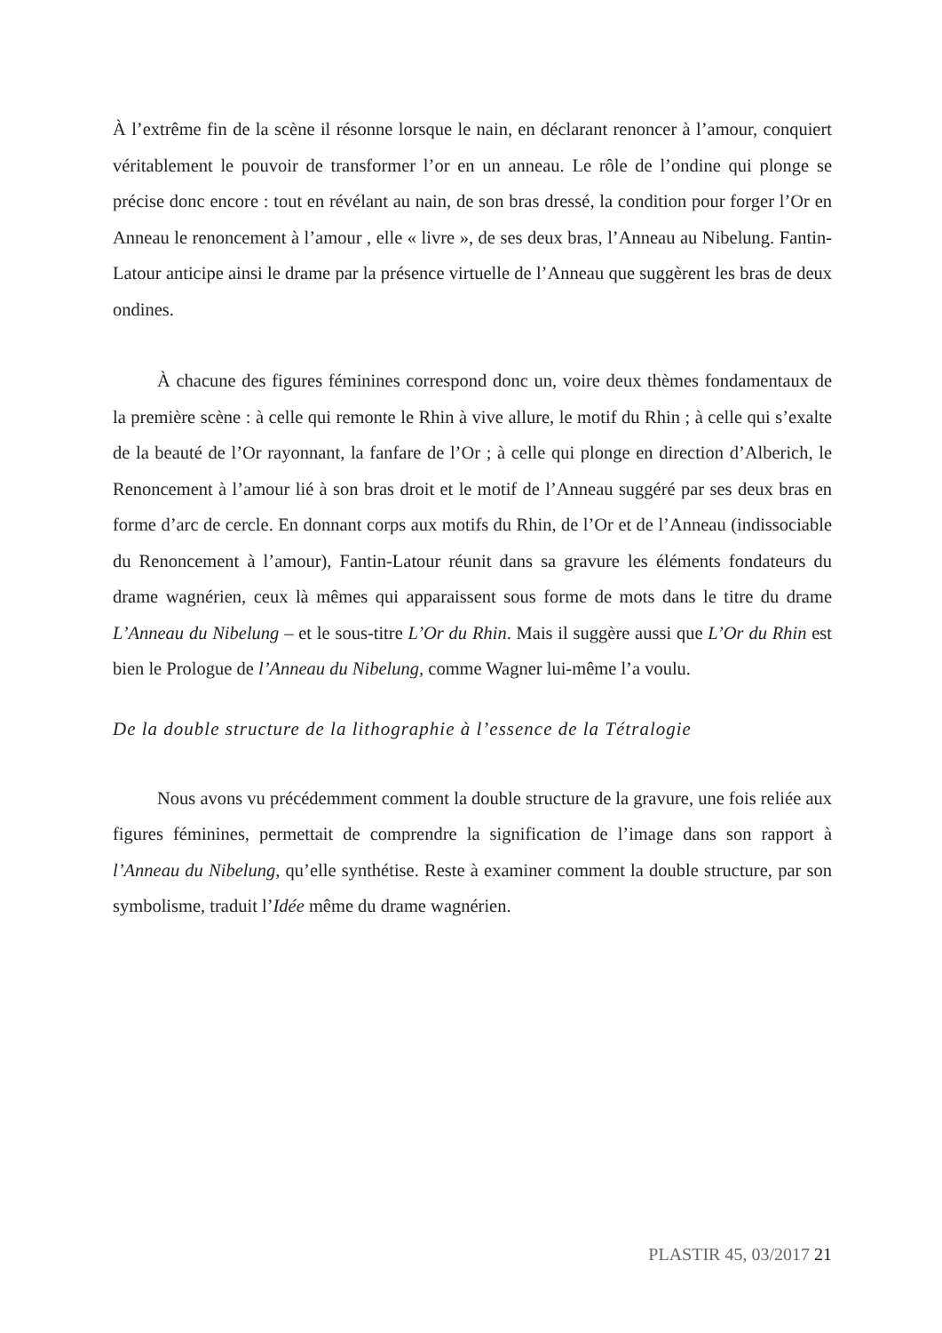À l’extrême fin de la scène il résonne lorsque le nain, en déclarant renoncer à l’amour, conquiert véritablement le pouvoir de transformer l’or en un anneau. Le rôle de l’ondine qui plonge se précise donc encore : tout en révélant au nain, de son bras dressé, la condition pour forger l’Or en Anneau le renoncement à l’amour , elle « livre », de ses deux bras, l’Anneau au Nibelung. Fantin-Latour anticipe ainsi le drame par la présence virtuelle de l’Anneau que suggèrent les bras de deux ondines.
À chacune des figures féminines correspond donc un, voire deux thèmes fondamentaux de la première scène : à celle qui remonte le Rhin à vive allure, le motif du Rhin ; à celle qui s’exalte de la beauté de l’Or rayonnant, la fanfare de l’Or ; à celle qui plonge en direction d’Alberich, le Renoncement à l’amour lié à son bras droit et le motif de l’Anneau suggéré par ses deux bras en forme d’arc de cercle. En donnant corps aux motifs du Rhin, de l’Or et de l’Anneau (indissociable du Renoncement à l’amour), Fantin-Latour réunit dans sa gravure les éléments fondateurs du drame wagnérien, ceux là mêmes qui apparaissent sous forme de mots dans le titre du drame L’Anneau du Nibelung – et le sous-titre L’Or du Rhin. Mais il suggère aussi que L’Or du Rhin est bien le Prologue de l’Anneau du Nibelung, comme Wagner lui-même l’a voulu.
De la double structure de la lithographie à l’essence de la Tétralogie
Nous avons vu précédemment comment la double structure de la gravure, une fois reliée aux figures féminines, permettait de comprendre la signification de l’image dans son rapport à l’Anneau du Nibelung, qu’elle synthétise. Reste à examiner comment la double structure, par son symbolisme, traduit l’Idée même du drame wagnérien.
PLASTIR 45, 03/2017 21